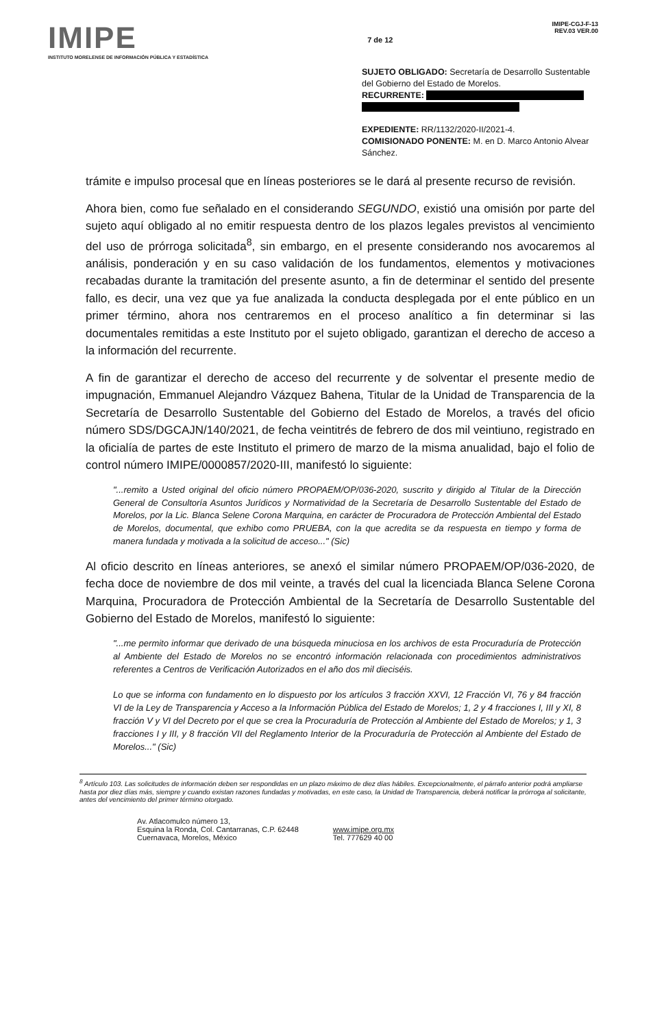IMIPE
INSTITUTO MORELENSE DE INFORMACIÓN PÚBLICA Y ESTADÍSTICA
7 de 12
IMIPE-CGJ-F-13
REV.03 VER.00
SUJETO OBLIGADO: Secretaría de Desarrollo Sustentable del Gobierno del Estado de Morelos.
RECURRENTE:
EXPEDIENTE: RR/1132/2020-II/2021-4.
COMISIONADO PONENTE: M. en D. Marco Antonio Alvear Sánchez.
trámite e impulso procesal que en líneas posteriores se le dará al presente recurso de revisión.
Ahora bien, como fue señalado en el considerando SEGUNDO, existió una omisión por parte del sujeto aquí obligado al no emitir respuesta dentro de los plazos legales previstos al vencimiento del uso de prórroga solicitada<sup>8</sup>, sin embargo, en el presente considerando nos avocaremos al análisis, ponderación y en su caso validación de los fundamentos, elementos y motivaciones recabadas durante la tramitación del presente asunto, a fin de determinar el sentido del presente fallo, es decir, una vez que ya fue analizada la conducta desplegada por el ente público en un primer término, ahora nos centraremos en el proceso analítico a fin determinar si las documentales remitidas a este Instituto por el sujeto obligado, garantizan el derecho de acceso a la información del recurrente.
A fin de garantizar el derecho de acceso del recurrente y de solventar el presente medio de impugnación, Emmanuel Alejandro Vázquez Bahena, Titular de la Unidad de Transparencia de la Secretaría de Desarrollo Sustentable del Gobierno del Estado de Morelos, a través del oficio número SDS/DGCAJN/140/2021, de fecha veintitrés de febrero de dos mil veintiuno, registrado en la oficialía de partes de este Instituto el primero de marzo de la misma anualidad, bajo el folio de control número IMIPE/0000857/2020-III, manifestó lo siguiente:
"...remito a Usted original del oficio número PROPAEM/OP/036-2020, suscrito y dirigido al Titular de la Dirección General de Consultoría Asuntos Jurídicos y Normatividad de la Secretaría de Desarrollo Sustentable del Estado de Morelos, por la Lic. Blanca Selene Corona Marquina, en carácter de Procuradora de Protección Ambiental del Estado de Morelos, documental, que exhibo como PRUEBA, con la que acredita se da respuesta en tiempo y forma de manera fundada y motivada a la solicitud de acceso..." (Sic)
Al oficio descrito en líneas anteriores, se anexó el similar número PROPAEM/OP/036-2020, de fecha doce de noviembre de dos mil veinte, a través del cual la licenciada Blanca Selene Corona Marquina, Procuradora de Protección Ambiental de la Secretaría de Desarrollo Sustentable del Gobierno del Estado de Morelos, manifestó lo siguiente:
"...me permito informar que derivado de una búsqueda minuciosa en los archivos de esta Procuraduría de Protección al Ambiente del Estado de Morelos no se encontró información relacionada con procedimientos administrativos referentes a Centros de Verificación Autorizados en el año dos mil dieciséis.
Lo que se informa con fundamento en lo dispuesto por los artículos 3 fracción XXVI, 12 Fracción VI, 76 y 84 fracción VI de la Ley de Transparencia y Acceso a la Información Pública del Estado de Morelos; 1, 2 y 4 fracciones I, III y XI, 8 fracción V y VI del Decreto por el que se crea la Procuraduría de Protección al Ambiente del Estado de Morelos; y 1, 3 fracciones I y III, y 8 fracción VII del Reglamento Interior de la Procuraduría de Protección al Ambiente del Estado de Morelos..." (Sic)
<sup>8</sup> Artículo 103. Las solicitudes de información deben ser respondidas en un plazo máximo de diez días hábiles. Excepcionalmente, el párrafo anterior podrá ampliarse hasta por diez días más, siempre y cuando existan razones fundadas y motivadas, en este caso, la Unidad de Transparencia, deberá notificar la prórroga al solicitante, antes del vencimiento del primer término otorgado.
Av. Atlacomulco número 13,
Esquina la Ronda, Col. Cantarranas, C.P. 62448
Cuernavaca, Morelos, México
www.imipe.org.mx
Tel. 777629 40 00